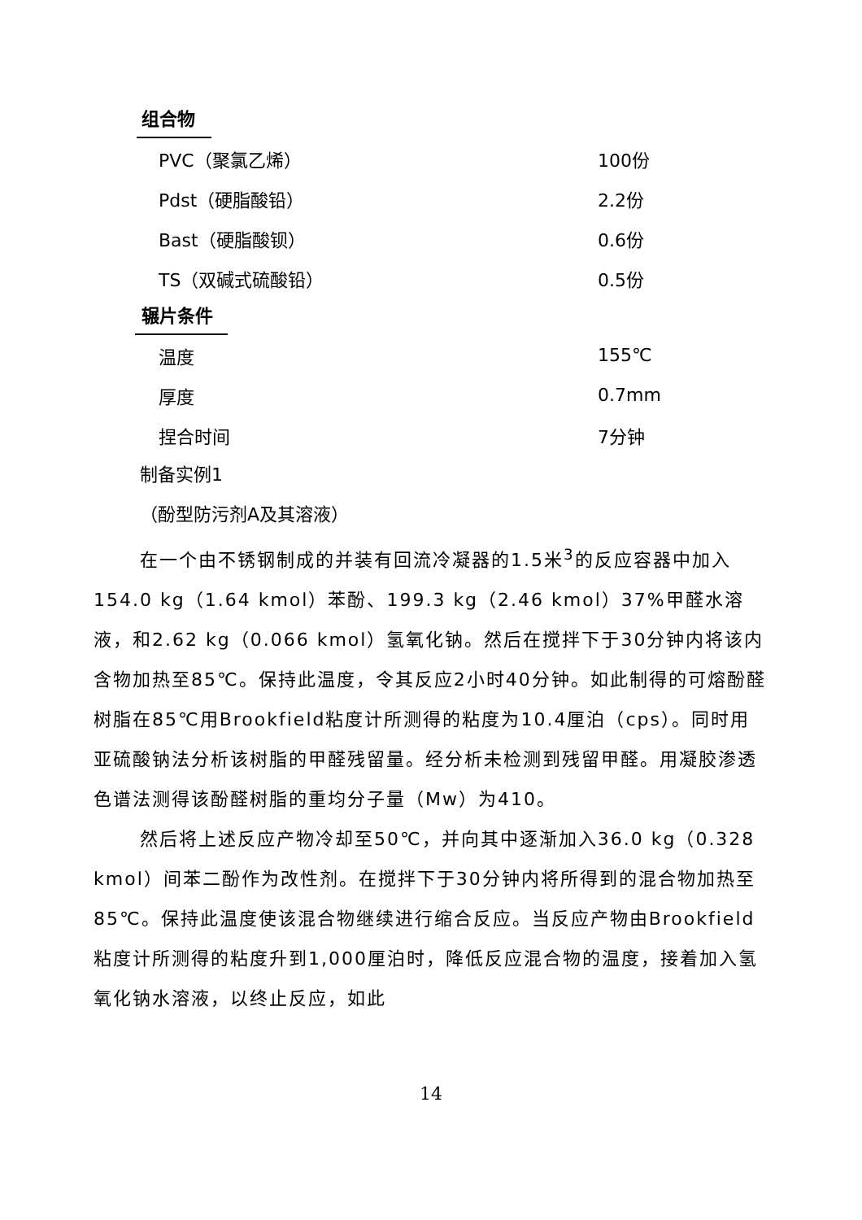组合物
| PVC（聚氯乙烯） | 100份 |
| Pdst（硬脂酸铅） | 2.2份 |
| Bast（硬脂酸钡） | 0.6份 |
| TS（双碱式硫酸铅） | 0.5份 |
辗片条件
| 温度 | 155℃ |
| 厚度 | 0.7mm |
| 捏合时间 | 7分钟 |
制备实例1
（酚型防污剂A及其溶液）
在一个由不锈钢制成的并装有回流冷凝器的1.5米<sup>3</sup>的反应容器中加入154.0 kg（1.64 kmol）苯酚、199.3 kg（2.46 kmol）37%甲醛水溶液，和2.62 kg（0.066 kmol）氢氧化钠。然后在搅拌下于30分钟内将该内含物加热至85℃。保持此温度，令其反应2小时40分钟。如此制得的可熔酚醛树脂在85℃用Brookfield粘度计所测得的粘度为10.4厘泊（cps）。同时用亚硫酸钠法分析该树脂的甲醛残留量。经分析未检测到残留甲醛。用凝胶渗透色谱法测得该酚醛树脂的重均分子量（Mw）为410。
然后将上述反应产物冷却至50℃，并向其中逐渐加入36.0 kg（0.328 kmol）间苯二酚作为改性剂。在搅拌下于30分钟内将所得到的混合物加热至85℃。保持此温度使该混合物继续进行缩合反应。当反应产物由Brookfield粘度计所测得的粘度升到1,000厘泊时，降低反应混合物的温度，接着加入氢氧化钠水溶液，以终止反应，如此
14